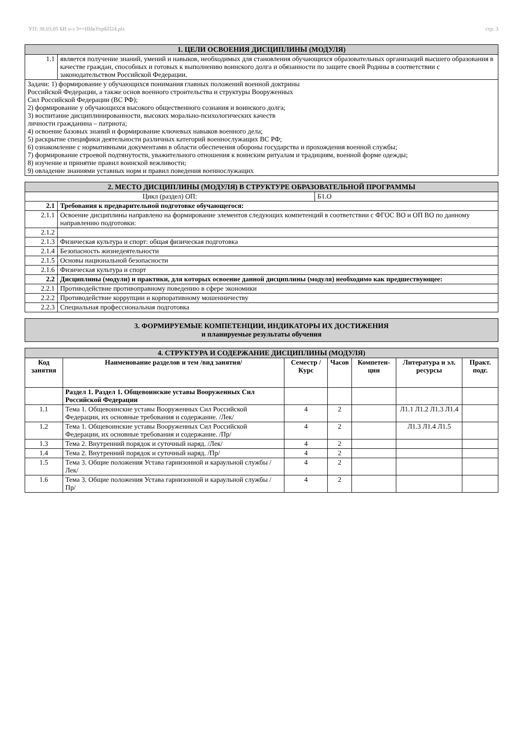УП: 38.03.05 БИ о-з 3++ИИвУпрБП24.plx стр. 3
| 1. ЦЕЛИ ОСВОЕНИЯ ДИСЦИПЛИНЫ (МОДУЛЯ) | |
| 1.1 | является получение знаний, умений и навыков, необходимых для становления обучающихся образовательных организаций высшего образования в качестве граждан, способных и готовых к выполнению воинского долга и обязанности по защите своей Родины в соответствии с законодательством Российской Федерации. |
| Задачи: 1) формирование у обучающихся понимания главных положений военной доктрины Российской Федерации, а также основ военного строительства и структуры Вооруженных Сил Российской Федерации (ВС РФ); 2) формирование у обучающихся высокого общественного сознания и воинского долга; 3) воспитание дисциплинированности, высоких морально-психологических качеств личности гражданина – патриота; 4) освоение базовых знаний и формирование ключевых навыков военного дела; 5) раскрытие специфики деятельности различных категорий военнослужащих ВС РФ; 6) ознакомление с нормативными документами в области обеспечения обороны государства и прохождения военной службы; 7) формирование строевой подтянутости, уважительного отношения к воинским ритуалам и традициям, военной форме одежды; 8) изучение и принятие правил воинской вежливости; 9) овладение знаниями уставных норм и правил поведения военнослужащих | |
| 2. МЕСТО ДИСЦИПЛИНЫ (МОДУЛЯ) В СТРУКТУРЕ ОБРАЗОВАТЕЛЬНОЙ ПРОГРАММЫ | | |
| Цикл (раздел) ОП: | | Б1.О |
| 2.1 | Требования к предварительной подготовке обучающегося: | |
| 2.1.1 | Освоение дисциплины направлено на формирование элементов следующих компетенций в соответствии с ФГОС ВО и ОП ВО по данному направлению подготовки: | |
| 2.1.2 | | |
| 2.1.3 | Физическая культура и спорт: общая физическая подготовка | |
| 2.1.4 | Безопасность жизнедеятельности | |
| 2.1.5 | Основы национальной безопасности | |
| 2.1.6 | Физическая культура и спорт | |
| 2.2 | Дисциплины (модули) и практики, для которых освоение данной дисциплины (модуля) необходимо как предшествующее: | |
| 2.2.1 | Противодействие противоправному поведению в сфере экономики | |
| 2.2.2 | Противодействие коррупции и корпоративному мошенничеству | |
| 2.2.3 | Специальная профессиональная подготовка | |
| 3. ФОРМИРУЕМЫЕ КОМПЕТЕНЦИИ, ИНДИКАТОРЫ ИХ ДОСТИЖЕНИЯ и планируемые результаты обучения |
| 4. СТРУКТУРА И СОДЕРЖАНИЕ ДИСЦИПЛИНЫ (МОДУЛЯ) | | | | | | |
| Код занятия | Наименование разделов и тем /вид занятия/ | Семестр / Курс | Часов | Компетен-ции | Литература и эл. ресурсы | Практ. подг. |
| | Раздел 1. Раздел 1. Общевоинские уставы Вооруженных Сил Российской Федерации | | | | | |
| 1.1 | Тема 1. Общевоинские уставы Вооруженных Сил Российской Федерации, их основные требования и содержание. /Лек/ | 4 | 2 | | Л1.1 Л1.2 Л1.3 Л1.4 | |
| 1.2 | Тема 1. Общевоинские уставы Вооруженных Сил Российской Федерации, их основные требования и содержание. /Пр/ | 4 | 2 | | Л1.3 Л1.4 Л1.5 | |
| 1.3 | Тема 2. Внутренний порядок и суточный наряд. /Лек/ | 4 | 2 | | | |
| 1.4 | Тема 2. Внутренний порядок и суточный наряд. /Пр/ | 4 | 2 | | | |
| 1.5 | Тема 3. Общие положения Устава гарнизонной и караульной службы /Лек/ | 4 | 2 | | | |
| 1.6 | Тема 3. Общие положения Устава гарнизонной и караульной службы /Пр/ | 4 | 2 | | | |